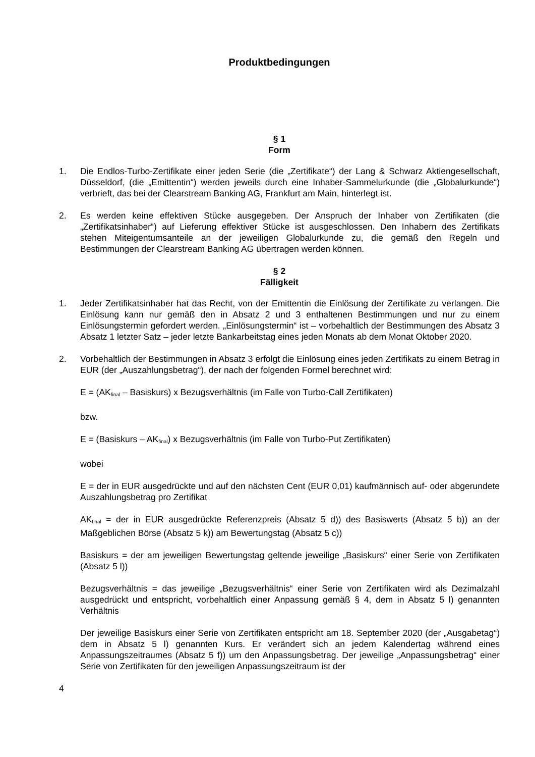Produktbedingungen
§ 1
Form
1. Die Endlos-Turbo-Zertifikate einer jeden Serie (die „Zertifikate“) der Lang & Schwarz Aktiengesellschaft, Düsseldorf, (die „Emittentin“) werden jeweils durch eine Inhaber-Sammelurkunde (die „Globalurkunde“) verbrieft, das bei der Clearstream Banking AG, Frankfurt am Main, hinterlegt ist.
2. Es werden keine effektiven Stücke ausgegeben. Der Anspruch der Inhaber von Zertifikaten (die „Zertifikatsinhaber“) auf Lieferung effektiver Stücke ist ausgeschlossen. Den Inhabern des Zertifikats stehen Miteigentumsanteile an der jeweiligen Globalurkunde zu, die gemäß den Regeln und Bestimmungen der Clearstream Banking AG übertragen werden können.
§ 2
Fälligkeit
1. Jeder Zertifikatsinhaber hat das Recht, von der Emittentin die Einlösung der Zertifikate zu verlangen. Die Einlösung kann nur gemäß den in Absatz 2 und 3 enthaltenen Bestimmungen und nur zu einem Einlösungstermin gefordert werden. „Einlösungstermin“ ist – vorbehaltlich der Bestimmungen des Absatz 3 Absatz 1 letzter Satz – jeder letzte Bankarbeitstag eines jeden Monats ab dem Monat Oktober 2020.
2. Vorbehaltlich der Bestimmungen in Absatz 3 erfolgt die Einlösung eines jeden Zertifikats zu einem Betrag in EUR (der „Auszahlungsbetrag“), der nach der folgenden Formel berechnet wird:
E = (AK<sub>final</sub> – Basiskurs) x Bezugsverhältnis (im Falle von Turbo-Call Zertifikaten)
bzw.
E = (Basiskurs – AK<sub>final</sub>) x Bezugsverhältnis (im Falle von Turbo-Put Zertifikaten)
wobei
E = der in EUR ausgedrückte und auf den nächsten Cent (EUR 0,01) kaufmännisch auf- oder abgerundete Auszahlungsbetrag pro Zertifikat
AK<sub>final</sub> = der in EUR ausgedrückte Referenzpreis (Absatz 5 d)) des Basiswerts (Absatz 5 b)) an der Maßgeblichen Börse (Absatz 5 k)) am Bewertungstag (Absatz 5 c))
Basiskurs = der am jeweiligen Bewertungstag geltende jeweilige „Basiskurs“ einer Serie von Zertifikaten (Absatz 5 l))
Bezugsverhältnis = das jeweilige „Bezugsverhältnis“ einer Serie von Zertifikaten wird als Dezimalzahl ausgedrückt und entspricht, vorbehaltlich einer Anpassung gemäß § 4, dem in Absatz 5 l) genannten Verhältnis
Der jeweilige Basiskurs einer Serie von Zertifikaten entspricht am 18. September 2020 (der „Ausgabetag“) dem in Absatz 5 l) genannten Kurs. Er verändert sich an jedem Kalendertag während eines Anpassungszeitraumes (Absatz 5 f)) um den Anpassungsbetrag. Der jeweilige „Anpassungsbetrag“ einer Serie von Zertifikaten für den jeweiligen Anpassungszeitraum ist der
4